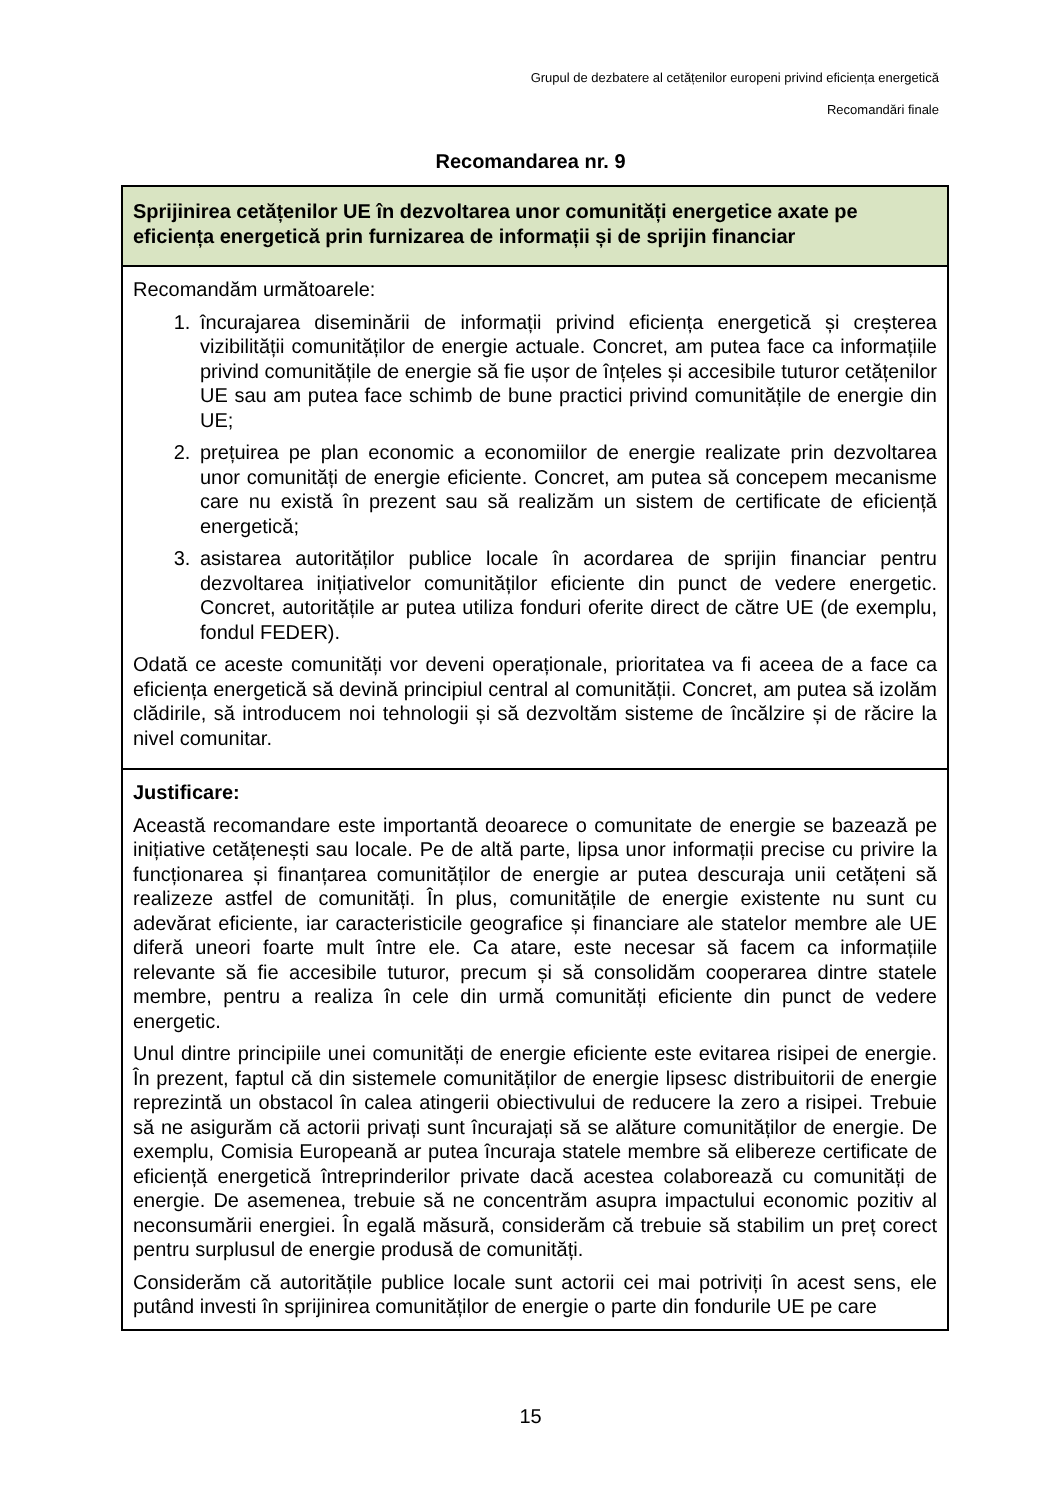Grupul de dezbatere al cetățenilor europeni privind eficiența energetică
Recomandări finale
Recomandarea nr. 9
Sprijinirea cetățenilor UE în dezvoltarea unor comunități energetice axate pe eficiența energetică prin furnizarea de informații și de sprijin financiar
Recomandăm următoarele:
1. încurajarea diseminării de informații privind eficiența energetică și creșterea vizibilității comunităților de energie actuale. Concret, am putea face ca informațiile privind comunitățile de energie să fie ușor de înțeles și accesibile tuturor cetățenilor UE sau am putea face schimb de bune practici privind comunitățile de energie din UE;
2. prețuirea pe plan economic a economiilor de energie realizate prin dezvoltarea unor comunități de energie eficiente. Concret, am putea să concepem mecanisme care nu există în prezent sau să realizăm un sistem de certificate de eficiență energetică;
3. asistarea autorităților publice locale în acordarea de sprijin financiar pentru dezvoltarea inițiativelor comunităților eficiente din punct de vedere energetic. Concret, autoritățile ar putea utiliza fonduri oferite direct de către UE (de exemplu, fondul FEDER).
Odată ce aceste comunități vor deveni operaționale, prioritatea va fi aceea de a face ca eficiența energetică să devină principiul central al comunității. Concret, am putea să izolăm clădirile, să introducem noi tehnologii și să dezvoltăm sisteme de încălzire și de răcire la nivel comunitar.
Justificare:
Această recomandare este importantă deoarece o comunitate de energie se bazează pe inițiative cetățenești sau locale. Pe de altă parte, lipsa unor informații precise cu privire la funcționarea și finanțarea comunităților de energie ar putea descuraja unii cetățeni să realizeze astfel de comunități. În plus, comunitățile de energie existente nu sunt cu adevărat eficiente, iar caracteristicile geografice și financiare ale statelor membre ale UE diferă uneori foarte mult între ele. Ca atare, este necesar să facem ca informațiile relevante să fie accesibile tuturor, precum și să consolidăm cooperarea dintre statele membre, pentru a realiza în cele din urmă comunități eficiente din punct de vedere energetic.
Unul dintre principiile unei comunități de energie eficiente este evitarea risipei de energie. În prezent, faptul că din sistemele comunităților de energie lipsesc distribuitorii de energie reprezintă un obstacol în calea atingerii obiectivului de reducere la zero a risipei. Trebuie să ne asigurăm că actorii privați sunt încurajați să se alăture comunităților de energie. De exemplu, Comisia Europeană ar putea încuraja statele membre să elibereze certificate de eficiență energetică întreprinderilor private dacă acestea colaborează cu comunități de energie. De asemenea, trebuie să ne concentrăm asupra impactului economic pozitiv al neconsumării energiei. În egală măsură, considerăm că trebuie să stabilim un preț corect pentru surplusul de energie produsă de comunități.
Considerăm că autoritățile publice locale sunt actorii cei mai potriviți în acest sens, ele putând investi în sprijinirea comunităților de energie o parte din fondurile UE pe care
15